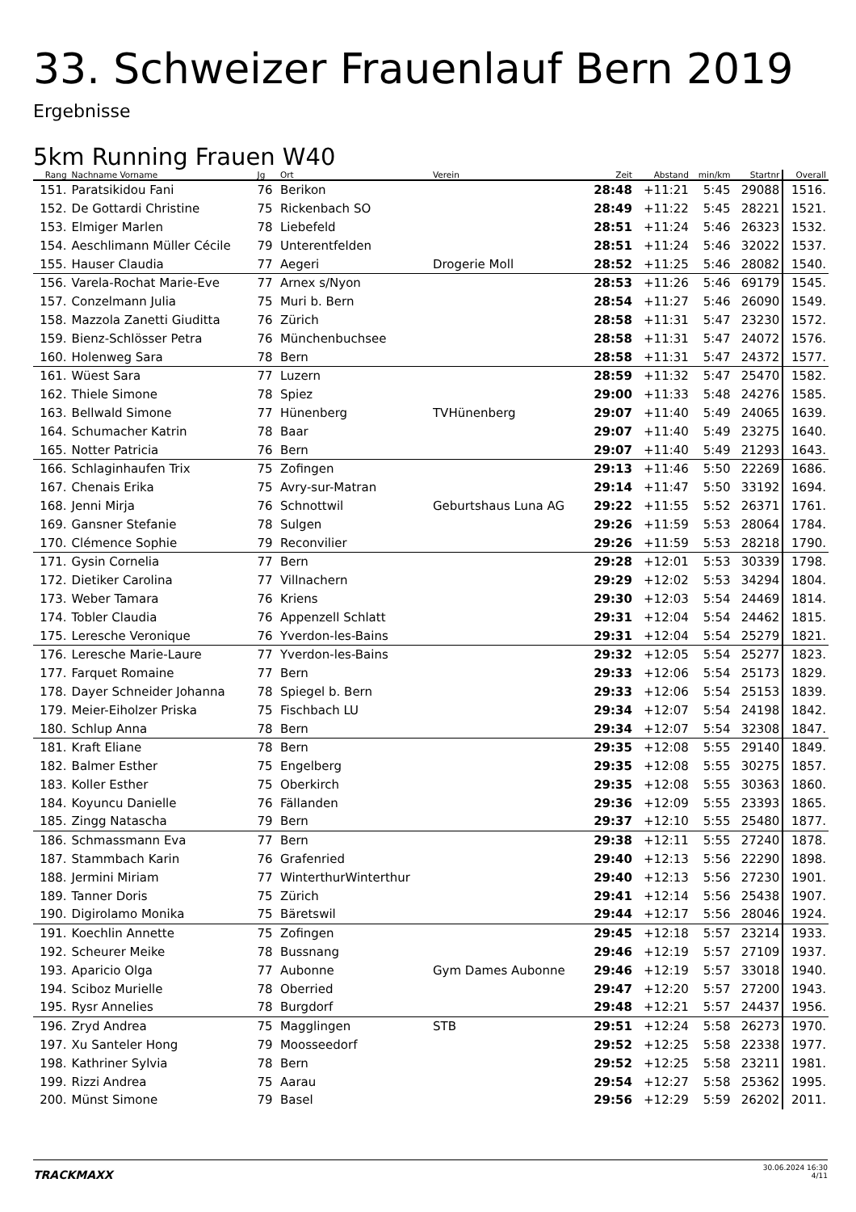33. Schweizer Frauenlauf Bern 2019
Ergebnisse
5km Running Frauen W40
| Rang | Nachname Vorname | Jg | Ort | Verein | Zeit | Abstand | min/km | Startnr | Overall |
| --- | --- | --- | --- | --- | --- | --- | --- | --- | --- |
| 151. | Paratsikidou Fani | 76 | Berikon | | 28:48 | +11:21 | 5:45 | 29088 | 1516. |
| 152. | De Gottardi Christine | 75 | Rickenbach SO | | 28:49 | +11:22 | 5:45 | 28221 | 1521. |
| 153. | Elmiger Marlen | 78 | Liebefeld | | 28:51 | +11:24 | 5:46 | 26323 | 1532. |
| 154. | Aeschlimann Müller Cécile | 79 | Unterentfelden | | 28:51 | +11:24 | 5:46 | 32022 | 1537. |
| 155. | Hauser Claudia | 77 | Aegeri | Drogerie Moll | 28:52 | +11:25 | 5:46 | 28082 | 1540. |
| 156. | Varela-Rochat Marie-Eve | 77 | Arnex s/Nyon | | 28:53 | +11:26 | 5:46 | 69179 | 1545. |
| 157. | Conzelmann Julia | 75 | Muri b. Bern | | 28:54 | +11:27 | 5:46 | 26090 | 1549. |
| 158. | Mazzola Zanetti Giuditta | 76 | Zürich | | 28:58 | +11:31 | 5:47 | 23230 | 1572. |
| 159. | Bienz-Schlösser Petra | 76 | Münchenbuchsee | | 28:58 | +11:31 | 5:47 | 24072 | 1576. |
| 160. | Holenweg Sara | 78 | Bern | | 28:58 | +11:31 | 5:47 | 24372 | 1577. |
| 161. | Wüest Sara | 77 | Luzern | | 28:59 | +11:32 | 5:47 | 25470 | 1582. |
| 162. | Thiele Simone | 78 | Spiez | | 29:00 | +11:33 | 5:48 | 24276 | 1585. |
| 163. | Bellwald Simone | 77 | Hünenberg | TVHünenberg | 29:07 | +11:40 | 5:49 | 24065 | 1639. |
| 164. | Schumacher Katrin | 78 | Baar | | 29:07 | +11:40 | 5:49 | 23275 | 1640. |
| 165. | Notter Patricia | 76 | Bern | | 29:07 | +11:40 | 5:49 | 21293 | 1643. |
| 166. | Schlaginhaufen Trix | 75 | Zofingen | | 29:13 | +11:46 | 5:50 | 22269 | 1686. |
| 167. | Chenais Erika | 75 | Avry-sur-Matran | | 29:14 | +11:47 | 5:50 | 33192 | 1694. |
| 168. | Jenni Mirja | 76 | Schnottwil | Geburtshaus Luna AG | 29:22 | +11:55 | 5:52 | 26371 | 1761. |
| 169. | Gansner Stefanie | 78 | Sulgen | | 29:26 | +11:59 | 5:53 | 28064 | 1784. |
| 170. | Clémence Sophie | 79 | Reconvilier | | 29:26 | +11:59 | 5:53 | 28218 | 1790. |
| 171. | Gysin Cornelia | 77 | Bern | | 29:28 | +12:01 | 5:53 | 30339 | 1798. |
| 172. | Dietiker Carolina | 77 | Villnachern | | 29:29 | +12:02 | 5:53 | 34294 | 1804. |
| 173. | Weber Tamara | 76 | Kriens | | 29:30 | +12:03 | 5:54 | 24469 | 1814. |
| 174. | Tobler Claudia | 76 | Appenzell Schlatt | | 29:31 | +12:04 | 5:54 | 24462 | 1815. |
| 175. | Leresche Veronique | 76 | Yverdon-les-Bains | | 29:31 | +12:04 | 5:54 | 25279 | 1821. |
| 176. | Leresche Marie-Laure | 77 | Yverdon-les-Bains | | 29:32 | +12:05 | 5:54 | 25277 | 1823. |
| 177. | Farquet Romaine | 77 | Bern | | 29:33 | +12:06 | 5:54 | 25173 | 1829. |
| 178. | Dayer Schneider Johanna | 78 | Spiegel b. Bern | | 29:33 | +12:06 | 5:54 | 25153 | 1839. |
| 179. | Meier-Eiholzer Priska | 75 | Fischbach LU | | 29:34 | +12:07 | 5:54 | 24198 | 1842. |
| 180. | Schlup Anna | 78 | Bern | | 29:34 | +12:07 | 5:54 | 32308 | 1847. |
| 181. | Kraft Eliane | 78 | Bern | | 29:35 | +12:08 | 5:55 | 29140 | 1849. |
| 182. | Balmer Esther | 75 | Engelberg | | 29:35 | +12:08 | 5:55 | 30275 | 1857. |
| 183. | Koller Esther | 75 | Oberkirch | | 29:35 | +12:08 | 5:55 | 30363 | 1860. |
| 184. | Koyuncu Danielle | 76 | Fällanden | | 29:36 | +12:09 | 5:55 | 23393 | 1865. |
| 185. | Zingg Natascha | 79 | Bern | | 29:37 | +12:10 | 5:55 | 25480 | 1877. |
| 186. | Schmassmann Eva | 77 | Bern | | 29:38 | +12:11 | 5:55 | 27240 | 1878. |
| 187. | Stammbach Karin | 76 | Grafenried | | 29:40 | +12:13 | 5:56 | 22290 | 1898. |
| 188. | Jermini Miriam | 77 | WinterthurWinterthur | | 29:40 | +12:13 | 5:56 | 27230 | 1901. |
| 189. | Tanner Doris | 75 | Zürich | | 29:41 | +12:14 | 5:56 | 25438 | 1907. |
| 190. | Digirolamo Monika | 75 | Bäretswil | | 29:44 | +12:17 | 5:56 | 28046 | 1924. |
| 191. | Koechlin Annette | 75 | Zofingen | | 29:45 | +12:18 | 5:57 | 23214 | 1933. |
| 192. | Scheurer Meike | 78 | Bussnang | | 29:46 | +12:19 | 5:57 | 27109 | 1937. |
| 193. | Aparicio Olga | 77 | Aubonne | Gym Dames Aubonne | 29:46 | +12:19 | 5:57 | 33018 | 1940. |
| 194. | Sciboz Murielle | 78 | Oberried | | 29:47 | +12:20 | 5:57 | 27200 | 1943. |
| 195. | Rysr Annelies | 78 | Burgdorf | | 29:48 | +12:21 | 5:57 | 24437 | 1956. |
| 196. | Zryd Andrea | 75 | Magglingen | STB | 29:51 | +12:24 | 5:58 | 26273 | 1970. |
| 197. | Xu Santeler Hong | 79 | Moosseedorf | | 29:52 | +12:25 | 5:58 | 22338 | 1977. |
| 198. | Kathriner Sylvia | 78 | Bern | | 29:52 | +12:25 | 5:58 | 23211 | 1981. |
| 199. | Rizzi Andrea | 75 | Aarau | | 29:54 | +12:27 | 5:58 | 25362 | 1995. |
| 200. | Münst Simone | 79 | Basel | | 29:56 | +12:29 | 5:59 | 26202 | 2011. |
TRACKMAXX
30.06.2024 16:30
4/11